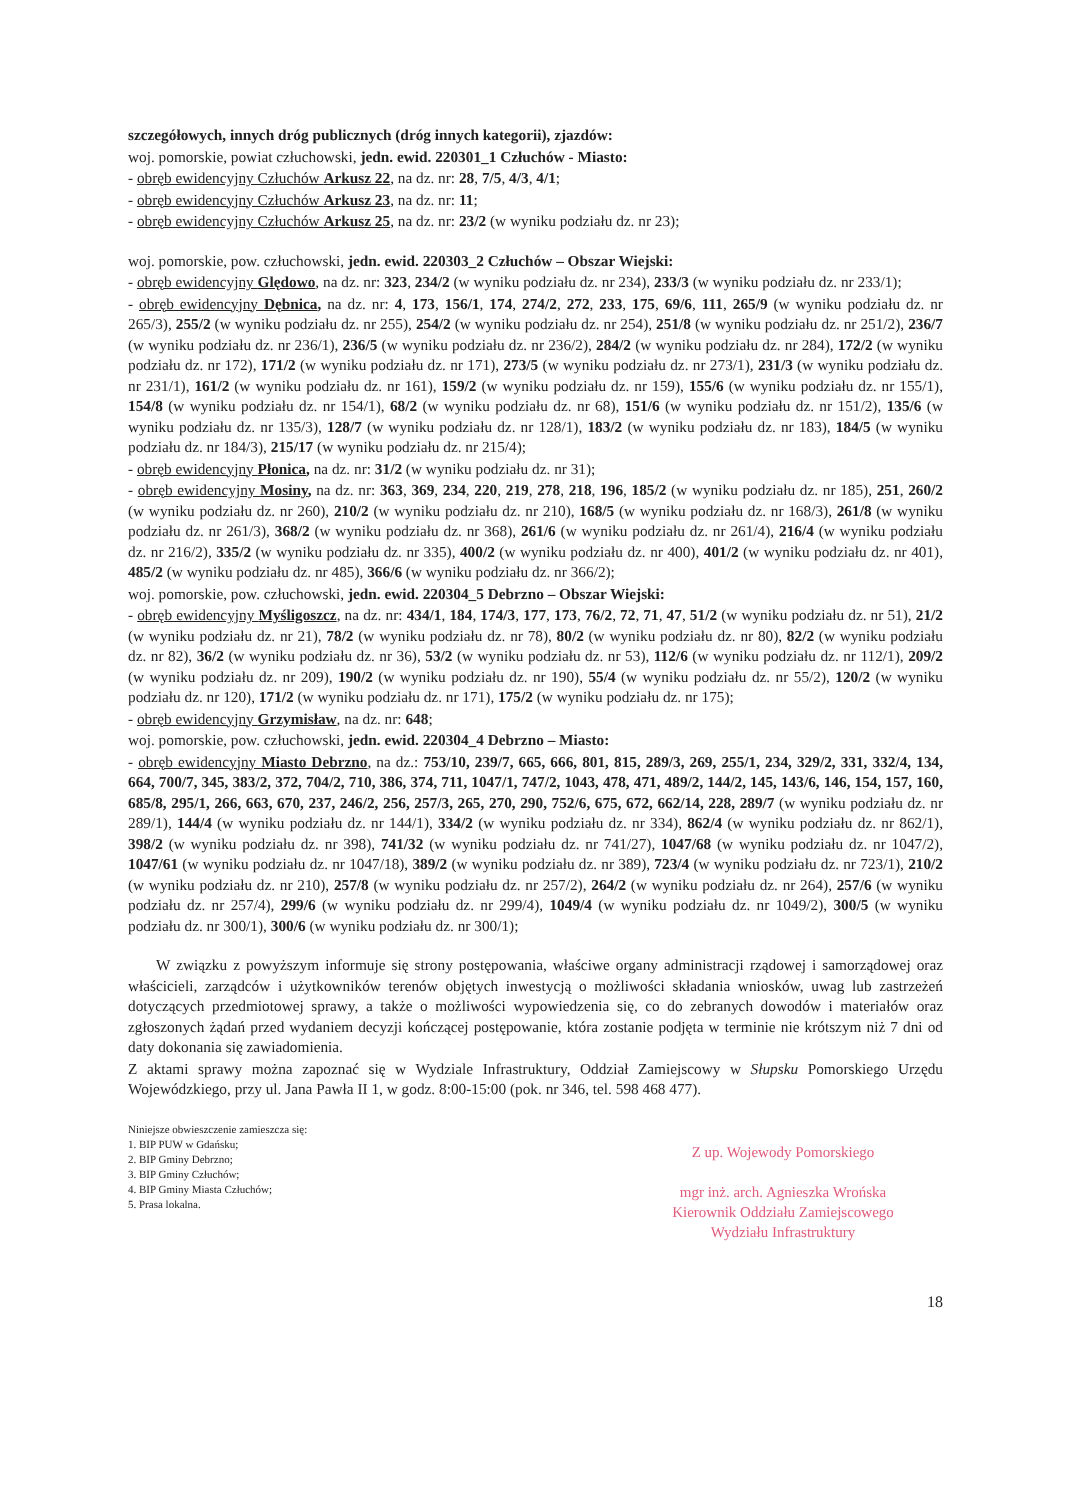szczegółowych, innych dróg publicznych (dróg innych kategorii), zjazdów:
woj. pomorskie, powiat człuchowski, jedn. ewid. 220301_1 Człuchów - Miasto:
- obręb ewidencyjny Człuchów Arkusz 22, na dz. nr: 28, 7/5, 4/3, 4/1;
- obręb ewidencyjny Człuchów Arkusz 23, na dz. nr: 11;
- obręb ewidencyjny Człuchów Arkusz 25, na dz. nr: 23/2 (w wyniku podziału dz. nr 23);
woj. pomorskie, pow. człuchowski, jedn. ewid. 220303_2 Człuchów – Obszar Wiejski:
- obręb ewidencyjny Ględowo, na dz. nr: 323, 234/2 (w wyniku podziału dz. nr 234), 233/3 (w wyniku podziału dz. nr 233/1);
- obręb ewidencyjny Dębnica, na dz. nr: 4, 173, 156/1, 174, 274/2, 272, 233, 175, 69/6, 111, 265/9 (w wyniku podziału dz. nr 265/3), 255/2 (w wyniku podziału dz. nr 255), 254/2 (w wyniku podziału dz. nr 254), 251/8 (w wyniku podziału dz. nr 251/2), 236/7 (w wyniku podziału dz. nr 236/1), 236/5 (w wyniku podziału dz. nr 236/2), 284/2 (w wyniku podziału dz. nr 284), 172/2 (w wyniku podziału dz. nr 172), 171/2 (w wyniku podziału dz. nr 171), 273/5 (w wyniku podziału dz. nr 273/1), 231/3 (w wyniku podziału dz. nr 231/1), 161/2 (w wyniku podziału dz. nr 161), 159/2 (w wyniku podziału dz. nr 159), 155/6 (w wyniku podziału dz. nr 155/1), 154/8 (w wyniku podziału dz. nr 154/1), 68/2 (w wyniku podziału dz. nr 68), 151/6 (w wyniku podziału dz. nr 151/2), 135/6 (w wyniku podziału dz. nr 135/3), 128/7 (w wyniku podziału dz. nr 128/1), 183/2 (w wyniku podziału dz. nr 183), 184/5 (w wyniku podziału dz. nr 184/3), 215/17 (w wyniku podziału dz. nr 215/4);
- obręb ewidencyjny Płonica, na dz. nr: 31/2 (w wyniku podziału dz. nr 31);
- obręb ewidencyjny Mosiny, na dz. nr: 363, 369, 234, 220, 219, 278, 218, 196, 185/2 (w wyniku podziału dz. nr 185), 251, 260/2 (w wyniku podziału dz. nr 260), 210/2 (w wyniku podziału dz. nr 210), 168/5 (w wyniku podziału dz. nr 168/3), 261/8 (w wyniku podziału dz. nr 261/3), 368/2 (w wyniku podziału dz. nr 368), 261/6 (w wyniku podziału dz. nr 261/4), 216/4 (w wyniku podziału dz. nr 216/2), 335/2 (w wyniku podziału dz. nr 335), 400/2 (w wyniku podziału dz. nr 400), 401/2 (w wyniku podziału dz. nr 401), 485/2 (w wyniku podziału dz. nr 485), 366/6 (w wyniku podziału dz. nr 366/2);
woj. pomorskie, pow. człuchowski, jedn. ewid. 220304_5 Debrzno – Obszar Wiejski:
- obręb ewidencyjny Myśligoszcz, na dz. nr: 434/1, 184, 174/3, 177, 173, 76/2, 72, 71, 47, 51/2 (w wyniku podziału dz. nr 51), 21/2 (w wyniku podziału dz. nr 21), 78/2 (w wyniku podziału dz. nr 78), 80/2 (w wyniku podziału dz. nr 80), 82/2 (w wyniku podziału dz. nr 82), 36/2 (w wyniku podziału dz. nr 36), 53/2 (w wyniku podziału dz. nr 53), 112/6 (w wyniku podziału dz. nr 112/1), 209/2 (w wyniku podziału dz. nr 209), 190/2 (w wyniku podziału dz. nr 190), 55/4 (w wyniku podziału dz. nr 55/2), 120/2 (w wyniku podziału dz. nr 120), 171/2 (w wyniku podziału dz. nr 171), 175/2 (w wyniku podziału dz. nr 175);
- obręb ewidencyjny Grzymisław, na dz. nr: 648;
woj. pomorskie, pow. człuchowski, jedn. ewid. 220304_4 Debrzno – Miasto:
- obręb ewidencyjny Miasto Debrzno, na dz.: 753/10, 239/7, 665, 666, 801, 815, 289/3, 269, 255/1, 234, 329/2, 331, 332/4, 134, 664, 700/7, 345, 383/2, 372, 704/2, 710, 386, 374, 711, 1047/1, 747/2, 1043, 478, 471, 489/2, 144/2, 145, 143/6, 146, 154, 157, 160, 685/8, 295/1, 266, 663, 670, 237, 246/2, 256, 257/3, 265, 270, 290, 752/6, 675, 672, 662/14, 228, 289/7 (w wyniku podziału dz. nr 289/1), 144/4 (w wyniku podziału dz. nr 144/1), 334/2 (w wyniku podziału dz. nr 334), 862/4 (w wyniku podziału dz. nr 862/1), 398/2 (w wyniku podziału dz. nr 398), 741/32 (w wyniku podziału dz. nr 741/27), 1047/68 (w wyniku podziału dz. nr 1047/2), 1047/61 (w wyniku podziału dz. nr 1047/18), 389/2 (w wyniku podziału dz. nr 389), 723/4 (w wyniku podziału dz. nr 723/1), 210/2 (w wyniku podziału dz. nr 210), 257/8 (w wyniku podziału dz. nr 257/2), 264/2 (w wyniku podziału dz. nr 264), 257/6 (w wyniku podziału dz. nr 257/4), 299/6 (w wyniku podziału dz. nr 299/4), 1049/4 (w wyniku podziału dz. nr 1049/2), 300/5 (w wyniku podziału dz. nr 300/1), 300/6 (w wyniku podziału dz. nr 300/1);
W związku z powyższym informuje się strony postępowania, właściwe organy administracji rządowej i samorządowej oraz właścicieli, zarządców i użytkowników terenów objętych inwestycją o możliwości składania wniosków, uwag lub zastrzeżeń dotyczących przedmiotowej sprawy, a także o możliwości wypowiedzenia się, co do zebranych dowodów i materiałów oraz zgłoszonych żądań przed wydaniem decyzji kończącej postępowanie, która zostanie podjęta w terminie nie krótszym niż 7 dni od daty dokonania się zawiadomienia.
Z aktami sprawy można zapoznać się w Wydziale Infrastruktury, Oddział Zamiejscowy w Słupsku Pomorskiego Urzędu Wojewódzkiego, przy ul. Jana Pawła II 1, w godz. 8:00-15:00 (pok. nr 346, tel. 598 468 477).
Niniejsze obwieszczenie zamieszcza się:
1. BIP PUW w Gdańsku;
2. BIP Gminy Debrzno;
3. BIP Gminy Człuchów;
4. BIP Gminy Miasta Człuchów;
5. Prasa lokalna.
Z up. Wojewody Pomorskiego
mgr inż. arch. Agnieszka Wrońska
Kierownik Oddziału Zamiejscowego
Wydziału Infrastruktury
18